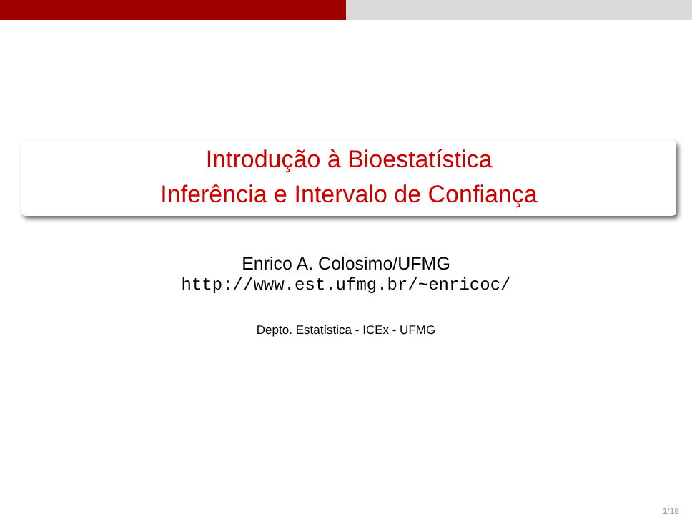Introdução à Bioestatística
Inferência e Intervalo de Confiança
Enrico A. Colosimo/UFMG
http://www.est.ufmg.br/~enricoc/
Depto. Estatística - ICEx - UFMG
1/18